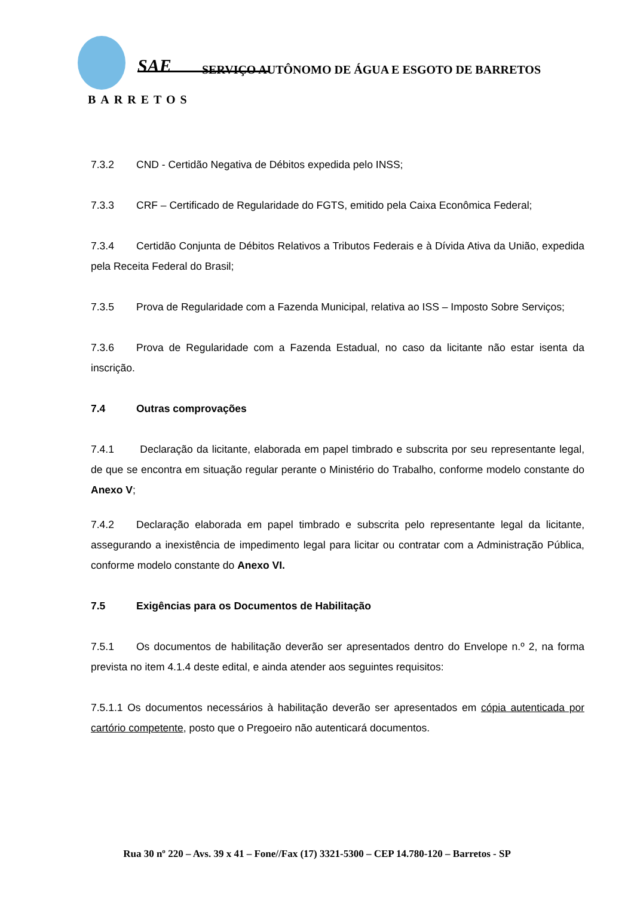SAE
SERVIÇO AUTÔNOMO DE ÁGUA E ESGOTO DE BARRETOS
BARRETOS
7.3.2 CND - Certidão Negativa de Débitos expedida pelo INSS;
7.3.3 CRF – Certificado de Regularidade do FGTS, emitido pela Caixa Econômica Federal;
7.3.4 Certidão Conjunta de Débitos Relativos a Tributos Federais e à Dívida Ativa da União, expedida pela Receita Federal do Brasil;
7.3.5 Prova de Regularidade com a Fazenda Municipal, relativa ao ISS – Imposto Sobre Serviços;
7.3.6 Prova de Regularidade com a Fazenda Estadual, no caso da licitante não estar isenta da inscrição.
7.4 Outras comprovações
7.4.1 Declaração da licitante, elaborada em papel timbrado e subscrita por seu representante legal, de que se encontra em situação regular perante o Ministério do Trabalho, conforme modelo constante do Anexo V;
7.4.2 Declaração elaborada em papel timbrado e subscrita pelo representante legal da licitante, assegurando a inexistência de impedimento legal para licitar ou contratar com a Administração Pública, conforme modelo constante do Anexo VI.
7.5 Exigências para os Documentos de Habilitação
7.5.1 Os documentos de habilitação deverão ser apresentados dentro do Envelope n.º 2, na forma prevista no item 4.1.4 deste edital, e ainda atender aos seguintes requisitos:
7.5.1.1 Os documentos necessários à habilitação deverão ser apresentados em cópia autenticada por cartório competente, posto que o Pregoeiro não autenticará documentos.
Rua 30 nº 220 – Avs. 39 x 41 – Fone//Fax (17) 3321-5300 – CEP 14.780-120 – Barretos - SP